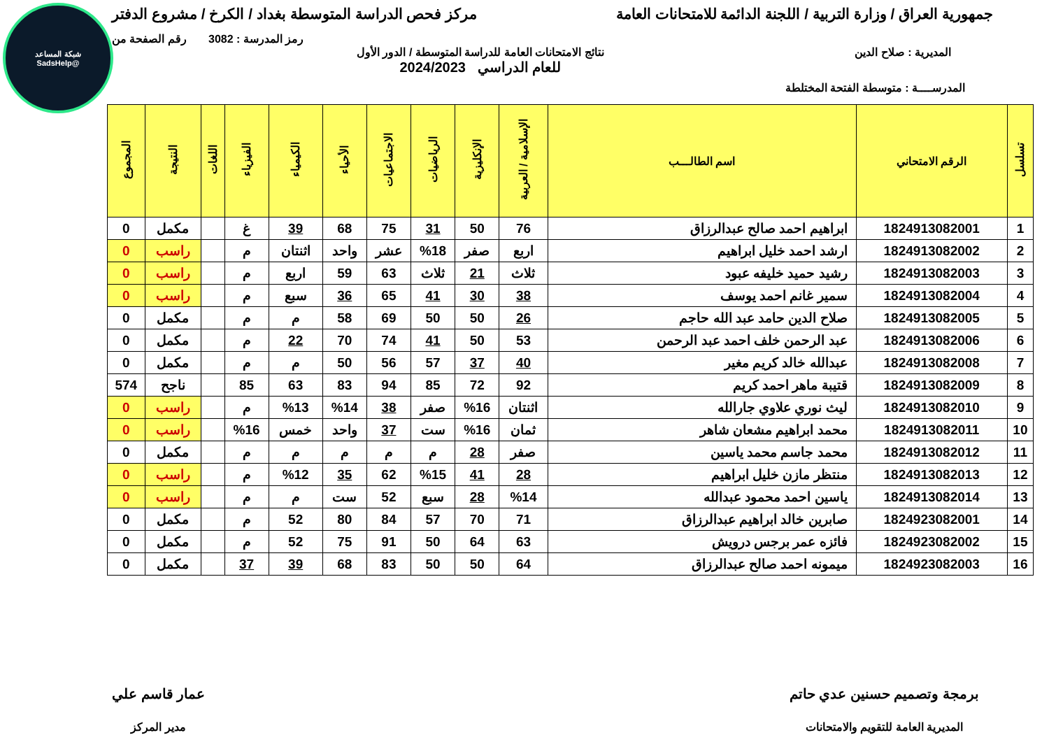شبكة المساعد
@SadsHelp
جمهورية العراق / وزارة التربية / اللجنة الدائمة للامتحانات العامة مركز فحص الدراسة المتوسطة بغداد / الكرخ / مشروع الدفتر
رمز المدرسة : 3082 رقم الصفحة من
المديرية : صلاح الدين نتائج الامتحانات العامة للدراسة المتوسطة / الدور الأول
للعام الدراسي 2024/2023
المدرســــة : متوسطة الفتحة المختلطة
| تسلسل | الرقم الامتحاني | اسم الطالـــب | الإسلامية / العربية | الإنكليزية | الرياضيات | الاجتماعيات | الأحياء | الكيمياء | الفيزياء | اللغات | النتيجة | المجموع |
| --- | --- | --- | --- | --- | --- | --- | --- | --- | --- | --- | --- | --- |
| 1 | 1824913082001 | ابراهيم احمد صالح عبدالرزاق | 76 | 50 | 31 | 75 | 68 | 39 | غ | | مكمل | 0 |
| 2 | 1824913082002 | ارشد احمد خليل ابراهيم | اربع | صفر | %18 | عشر | واحد | اثنتان | م | | راسب | 0 |
| 3 | 1824913082003 | رشيد حميد خليفه عبود | ثلاث | 21 | ثلاث | 63 | 59 | اربع | م | | راسب | 0 |
| 4 | 1824913082004 | سمير غانم احمد يوسف | 38 | 30 | 41 | 65 | 36 | سبع | م | | راسب | 0 |
| 5 | 1824913082005 | صلاح الدين حامد عبد الله حاجم | 26 | 50 | 50 | 69 | 58 | م | م | | مكمل | 0 |
| 6 | 1824913082006 | عبد الرحمن خلف احمد عبد الرحمن | 53 | 50 | 41 | 74 | 70 | 22 | م | | مكمل | 0 |
| 7 | 1824913082008 | عبدالله خالد كريم مغير | 40 | 37 | 57 | 56 | 50 | م | م | | مكمل | 0 |
| 8 | 1824913082009 | قتيبة ماهر احمد كريم | 92 | 72 | 85 | 94 | 83 | 63 | 85 | | ناجح | 574 |
| 9 | 1824913082010 | ليث نوري علاوي جارالله | اثنتان | %16 | صفر | 38 | %14 | %13 | م | | راسب | 0 |
| 10 | 1824913082011 | محمد ابراهيم مشعان شاهر | ثمان | %16 | ست | 37 | واحد | خمس | %16 | | راسب | 0 |
| 11 | 1824913082012 | محمد جاسم محمد ياسين | صفر | 28 | م | م | م | م | م | | مكمل | 0 |
| 12 | 1824913082013 | منتظر مازن خليل ابراهيم | 28 | 41 | %15 | 62 | 35 | %12 | م | | راسب | 0 |
| 13 | 1824913082014 | ياسين احمد محمود عبدالله | %14 | 28 | سبع | 52 | ست | م | م | | راسب | 0 |
| 14 | 1824923082001 | صابرين خالد ابراهيم عبدالرزاق | 71 | 70 | 57 | 84 | 80 | 52 | م | | مكمل | 0 |
| 15 | 1824923082002 | فائزه عمر برجس درويش | 63 | 64 | 50 | 91 | 75 | 52 | م | | مكمل | 0 |
| 16 | 1824923082003 | ميمونه احمد صالح عبدالرزاق | 64 | 50 | 50 | 83 | 68 | 39 | 37 | | مكمل | 0 |
برمجة وتصميم حسنين عدي حاتم
المديرية العامة للتقويم والامتحانات
عمار قاسم علي
مدير المركز